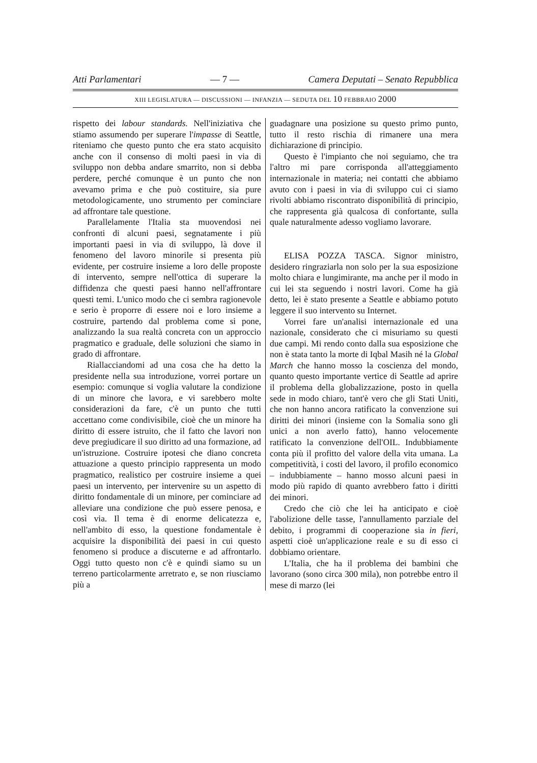Atti Parlamentari — 7 — Camera Deputati – Senato Repubblica
XIII LEGISLATURA — DISCUSSIONI — INFANZIA — SEDUTA DEL 10 FEBBRAIO 2000
rispetto dei labour standards. Nell'iniziativa che stiamo assumendo per superare l'impasse di Seattle, riteniamo che questo punto che era stato acquisito anche con il consenso di molti paesi in via di sviluppo non debba andare smarrito, non si debba perdere, perché comunque è un punto che non avevamo prima e che può costituire, sia pure metodologicamente, uno strumento per cominciare ad affrontare tale questione.
Parallelamente l'Italia sta muovendosi nei confronti di alcuni paesi, segnatamente i più importanti paesi in via di sviluppo, là dove il fenomeno del lavoro minorile si presenta più evidente, per costruire insieme a loro delle proposte di intervento, sempre nell'ottica di superare la diffidenza che questi paesi hanno nell'affrontare questi temi. L'unico modo che ci sembra ragionevole e serio è proporre di essere noi e loro insieme a costruire, partendo dal problema come si pone, analizzando la sua realtà concreta con un approccio pragmatico e graduale, delle soluzioni che siamo in grado di affrontare.
Riallacciandomi ad una cosa che ha detto la presidente nella sua introduzione, vorrei portare un esempio: comunque si voglia valutare la condizione di un minore che lavora, e vi sarebbero molte considerazioni da fare, c'è un punto che tutti accettano come condivisibile, cioè che un minore ha diritto di essere istruito, che il fatto che lavori non deve pregiudicare il suo diritto ad una formazione, ad un'istruzione. Costruire ipotesi che diano concreta attuazione a questo principio rappresenta un modo pragmatico, realistico per costruire insieme a quei paesi un intervento, per intervenire su un aspetto di diritto fondamentale di un minore, per cominciare ad alleviare una condizione che può essere penosa, e così via. Il tema è di enorme delicatezza e, nell'ambito di esso, la questione fondamentale è acquisire la disponibilità dei paesi in cui questo fenomeno si produce a discuterne e ad affrontarlo. Oggi tutto questo non c'è e quindi siamo su un terreno particolarmente arretrato e, se non riusciamo più a
guadagnare una posizione su questo primo punto, tutto il resto rischia di rimanere una mera dichiarazione di principio.
Questo è l'impianto che noi seguiamo, che tra l'altro mi pare corrisponda all'atteggiamento internazionale in materia; nei contatti che abbiamo avuto con i paesi in via di sviluppo cui ci siamo rivolti abbiamo riscontrato disponibilità di principio, che rappresenta già qualcosa di confortante, sulla quale naturalmente adesso vogliamo lavorare.
ELISA POZZA TASCA. Signor ministro, desidero ringraziarla non solo per la sua esposizione molto chiara e lungimirante, ma anche per il modo in cui lei sta seguendo i nostri lavori. Come ha già detto, lei è stato presente a Seattle e abbiamo potuto leggere il suo intervento su Internet.
Vorrei fare un'analisi internazionale ed una nazionale, considerato che ci misuriamo su questi due campi. Mi rendo conto dalla sua esposizione che non è stata tanto la morte di Iqbal Masih né la Global March che hanno mosso la coscienza del mondo, quanto questo importante vertice di Seattle ad aprire il problema della globalizzazione, posto in quella sede in modo chiaro, tant'è vero che gli Stati Uniti, che non hanno ancora ratificato la convenzione sui diritti dei minori (insieme con la Somalia sono gli unici a non averlo fatto), hanno velocemente ratificato la convenzione dell'OIL. Indubbiamente conta più il profitto del valore della vita umana. La competitività, i costi del lavoro, il profilo economico – indubbiamente – hanno mosso alcuni paesi in modo più rapido di quanto avrebbero fatto i diritti dei minori.
Credo che ciò che lei ha anticipato e cioè l'abolizione delle tasse, l'annullamento parziale del debito, i programmi di cooperazione sia in fieri, aspetti cioè un'applicazione reale e su di esso ci dobbiamo orientare.
L'Italia, che ha il problema dei bambini che lavorano (sono circa 300 mila), non potrebbe entro il mese di marzo (lei